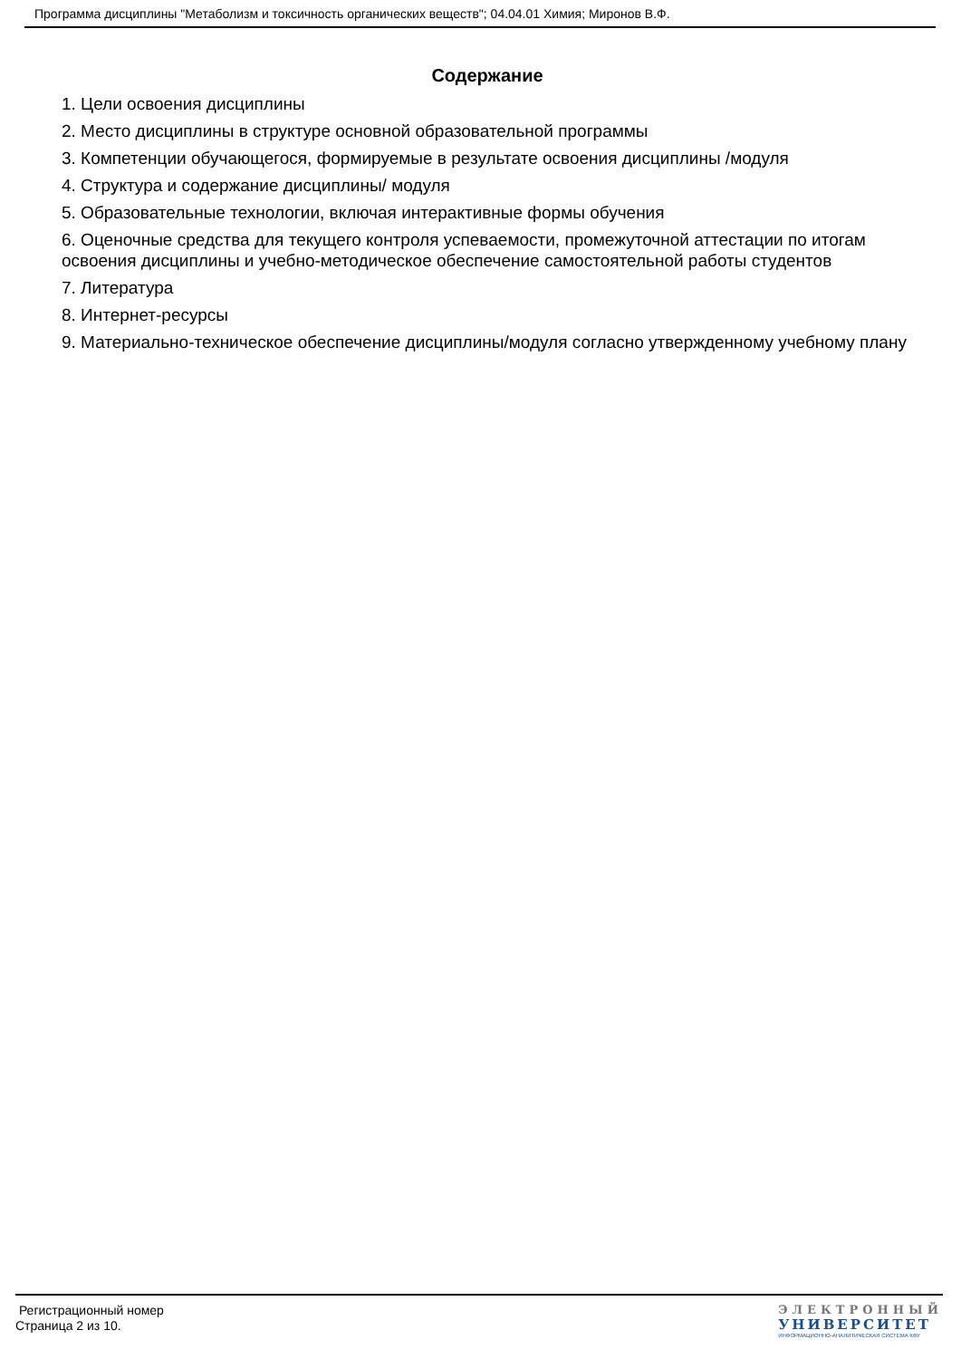Программа дисциплины "Метаболизм и токсичность органических веществ"; 04.04.01 Химия; Миронов В.Ф.
Содержание
1. Цели освоения дисциплины
2. Место дисциплины в структуре основной образовательной программы
3. Компетенции обучающегося, формируемые в результате освоения дисциплины /модуля
4. Структура и содержание дисциплины/ модуля
5. Образовательные технологии, включая интерактивные формы обучения
6. Оценочные средства для текущего контроля успеваемости, промежуточной аттестации по итогам освоения дисциплины и учебно-методическое обеспечение самостоятельной работы студентов
7. Литература
8. Интернет-ресурсы
9. Материально-техническое обеспечение дисциплины/модуля согласно утвержденному учебному плану
Регистрационный номер
Страница 2 из 10.
ЭЛЕКТРОННЫЙ
УНИВЕРСИТЕТ
ИНФОРМАЦИОННО-АНАЛИТИЧЕСКАЯ СИСТЕМА КФУ